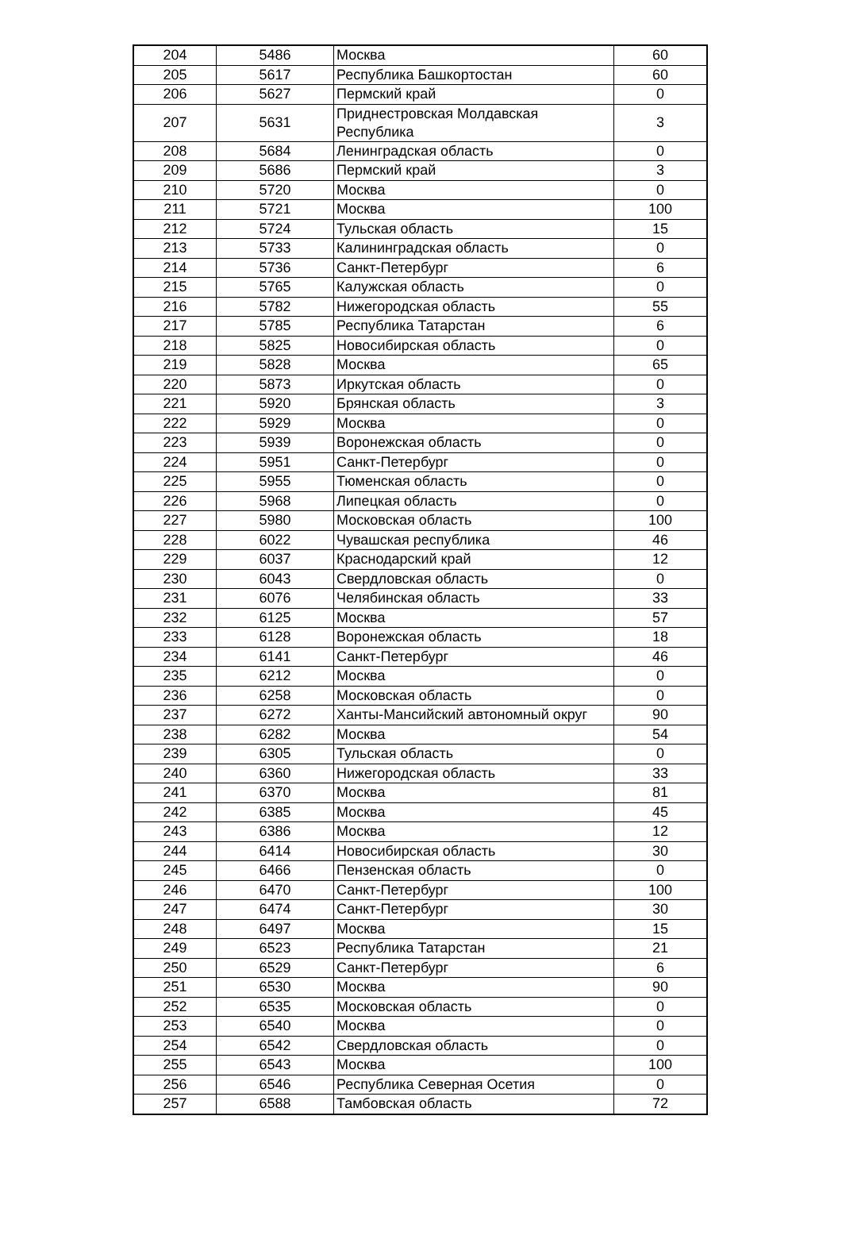| 204 | 5486 | Москва | 60 |
| 205 | 5617 | Республика Башкортостан | 60 |
| 206 | 5627 | Пермский край | 0 |
| 207 | 5631 | Приднестровская Молдавская Республика | 3 |
| 208 | 5684 | Ленинградская область | 0 |
| 209 | 5686 | Пермский край | 3 |
| 210 | 5720 | Москва | 0 |
| 211 | 5721 | Москва | 100 |
| 212 | 5724 | Тульская область | 15 |
| 213 | 5733 | Калининградская область | 0 |
| 214 | 5736 | Санкт-Петербург | 6 |
| 215 | 5765 | Калужская область | 0 |
| 216 | 5782 | Нижегородская область | 55 |
| 217 | 5785 | Республика Татарстан | 6 |
| 218 | 5825 | Новосибирская область | 0 |
| 219 | 5828 | Москва | 65 |
| 220 | 5873 | Иркутская область | 0 |
| 221 | 5920 | Брянская область | 3 |
| 222 | 5929 | Москва | 0 |
| 223 | 5939 | Воронежская область | 0 |
| 224 | 5951 | Санкт-Петербург | 0 |
| 225 | 5955 | Тюменская область | 0 |
| 226 | 5968 | Липецкая область | 0 |
| 227 | 5980 | Московская область | 100 |
| 228 | 6022 | Чувашская республика | 46 |
| 229 | 6037 | Краснодарский край | 12 |
| 230 | 6043 | Свердловская область | 0 |
| 231 | 6076 | Челябинская область | 33 |
| 232 | 6125 | Москва | 57 |
| 233 | 6128 | Воронежская область | 18 |
| 234 | 6141 | Санкт-Петербург | 46 |
| 235 | 6212 | Москва | 0 |
| 236 | 6258 | Московская область | 0 |
| 237 | 6272 | Ханты-Мансийский автономный округ | 90 |
| 238 | 6282 | Москва | 54 |
| 239 | 6305 | Тульская область | 0 |
| 240 | 6360 | Нижегородская область | 33 |
| 241 | 6370 | Москва | 81 |
| 242 | 6385 | Москва | 45 |
| 243 | 6386 | Москва | 12 |
| 244 | 6414 | Новосибирская область | 30 |
| 245 | 6466 | Пензенская область | 0 |
| 246 | 6470 | Санкт-Петербург | 100 |
| 247 | 6474 | Санкт-Петербург | 30 |
| 248 | 6497 | Москва | 15 |
| 249 | 6523 | Республика Татарстан | 21 |
| 250 | 6529 | Санкт-Петербург | 6 |
| 251 | 6530 | Москва | 90 |
| 252 | 6535 | Московская область | 0 |
| 253 | 6540 | Москва | 0 |
| 254 | 6542 | Свердловская область | 0 |
| 255 | 6543 | Москва | 100 |
| 256 | 6546 | Республика Северная Осетия | 0 |
| 257 | 6588 | Тамбовская область | 72 |